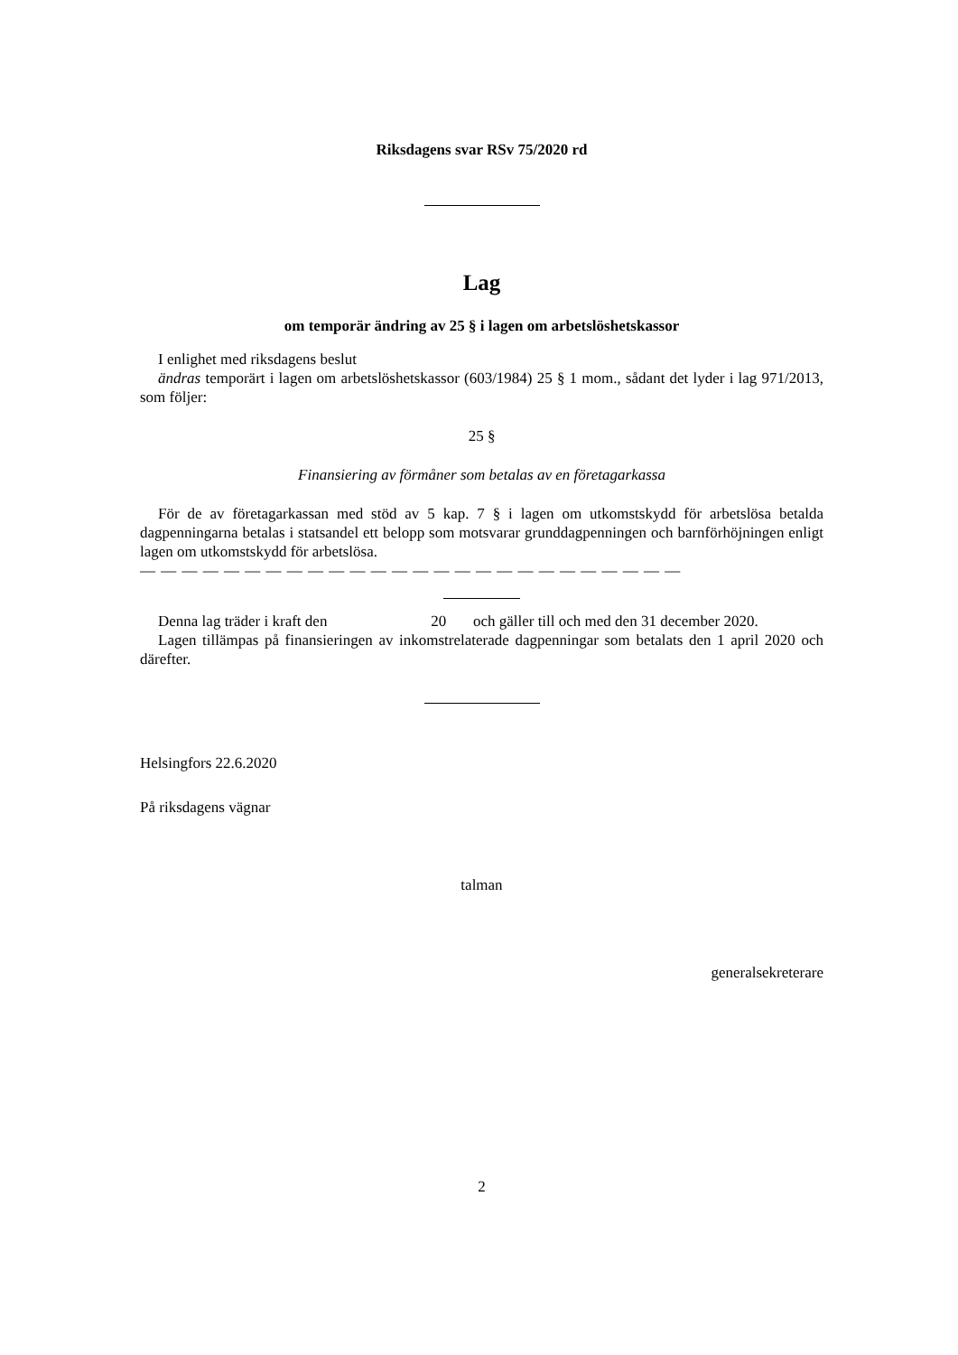Riksdagens svar RSv 75/2020 rd
Lag
om temporär ändring av 25 § i lagen om arbetslöshetskassor
I enlighet med riksdagens beslut
ändras temporärt i lagen om arbetslöshetskassor (603/1984) 25 § 1 mom., sådant det lyder i lag 971/2013, som följer:
25 §
Finansiering av förmåner som betalas av en företagarkassa
För de av företagarkassan med stöd av 5 kap. 7 § i lagen om utkomstskydd för arbetslösa betalda dagpenningarna betalas i statsandel ett belopp som motsvarar grunddagpenningen och barnförhöjningen enligt lagen om utkomstskydd för arbetslösa.
— — — — — — — — — — — — — — — — — — — — — — — — — —
Denna lag träder i kraft den 20 och gäller till och med den 31 december 2020.
Lagen tillämpas på finansieringen av inkomstrelaterade dagpenningar som betalats den 1 april 2020 och därefter.
Helsingfors 22.6.2020
På riksdagens vägnar
talman
generalsekreterare
2